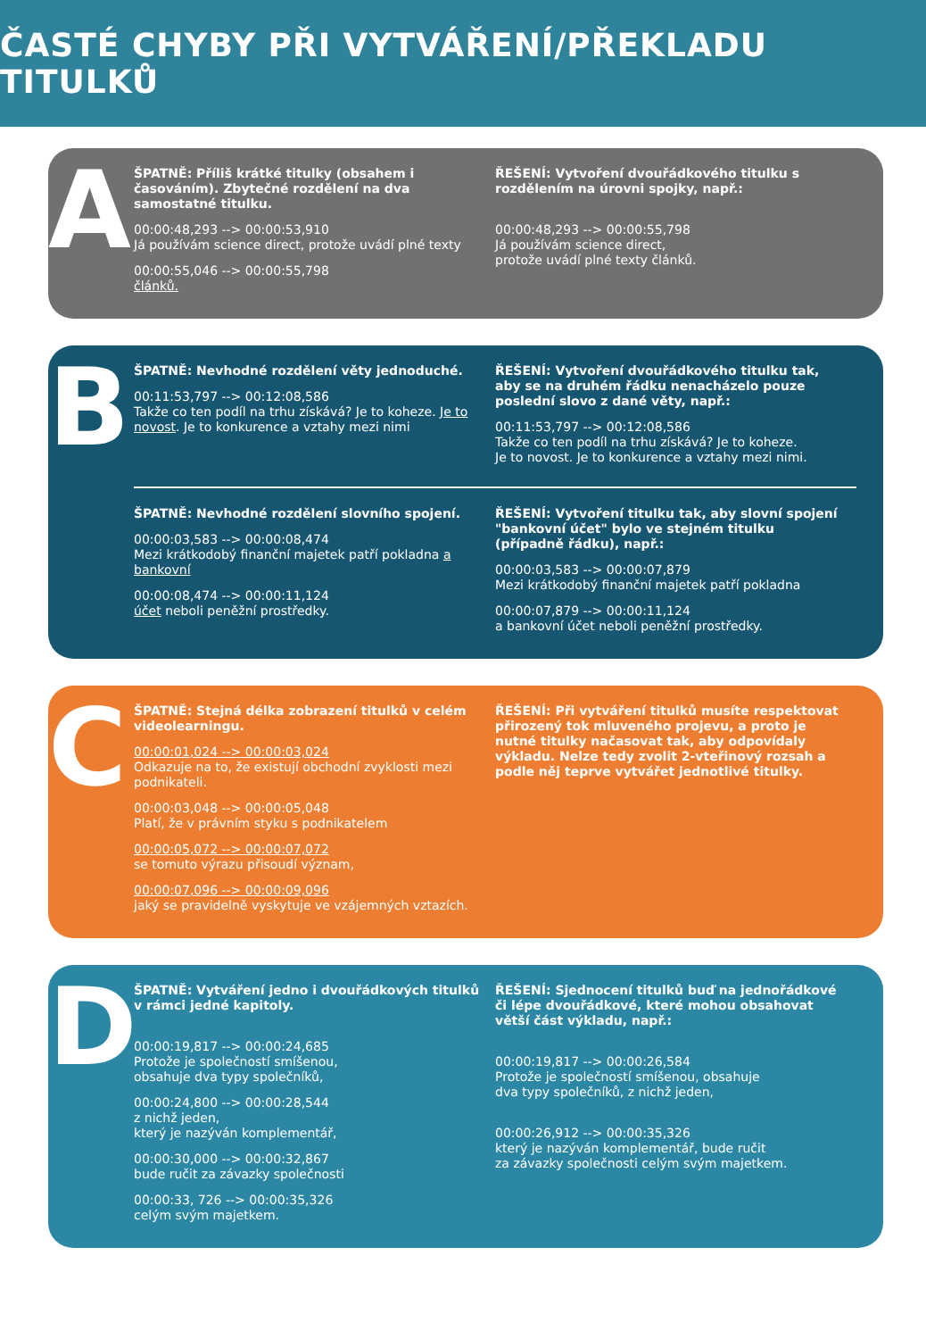ČASTÉ CHYBY PŘI VYTVÁŘENÍ/PŘEKLADU TITULKŮ
A
ŠPATNĚ: Příliš krátké titulky (obsahem i časováním). Zbytečné rozdělení na dva samostatné titulku.
00:00:48,293 --> 00:00:53,910
Já používám science direct, protože uvádí plné texty
00:00:55,046 --> 00:00:55,798
článků.
ŘEŠENÍ: Vytvoření dvouřádkového titulku s rozdělením na úrovni spojky, např.:
00:00:48,293 --> 00:00:55,798
Já používám science direct,
protože uvádí plné texty článků.
B
ŠPATNĚ: Nevhodné rozdělení věty jednoduché.
00:11:53,797 --> 00:12:08,586
Takže co ten podíl na trhu získává? Je to koheze. Je to novost. Je to konkurence a vztahy mezi nimi
ŘEŠENÍ: Vytvoření dvouřádkového titulku tak, aby se na druhém řádku nenacházelo pouze poslední slovo z dané věty, např.:
00:11:53,797 --> 00:12:08,586
Takže co ten podíl na trhu získává? Je to koheze.
Je to novost. Je to konkurence a vztahy mezi nimi.
ŠPATNĚ: Nevhodné rozdělení slovního spojení.
00:00:03,583 --> 00:00:08,474
Mezi krátkodobý finanční majetek patří pokladna a bankovní
00:00:08,474 --> 00:00:11,124
účet neboli peněžní prostředky.
ŘEŠENÍ: Vytvoření titulku tak, aby slovní spojení "bankovní účet" bylo ve stejném titulku (případně řádku), např.:
00:00:03,583 --> 00:00:07,879
Mezi krátkodobý finanční majetek patří pokladna
00:00:07,879 --> 00:00:11,124
a bankovní účet neboli peněžní prostředky.
C
ŠPATNĚ: Stejná délka zobrazení titulků v celém videolearningu.
00:00:01,024 --> 00:00:03,024
Odkazuje na to, že existují obchodní zvyklosti mezi podnikateli.
00:00:03,048 --> 00:00:05,048
Platí, že v právním styku s podnikatelem
00:00:05,072 --> 00:00:07,072
se tomuto výrazu přisoudí význam,
00:00:07,096 --> 00:00:09,096
jaký se pravidelně vyskytuje ve vzájemných vztazích.
ŘEŠENÍ: Při vytváření titulků musíte respektovat přirozený tok mluveného projevu, a proto je nutné titulky načasovat tak, aby odpovídaly výkladu. Nelze tedy zvolit 2-vteřinový rozsah a podle něj teprve vytvářet jednotlivé titulky.
D
ŠPATNĚ: Vytváření jedno i dvouřádkových titulků v rámci jedné kapitoly.
00:00:19,817 --> 00:00:24,685
Protože je společností smíšenou,
obsahuje dva typy společníků,
00:00:24,800 --> 00:00:28,544
z nichž jeden,
který je nazýván komplementář,
00:00:30,000 --> 00:00:32,867
bude ručit za závazky společnosti
00:00:33, 726 --> 00:00:35,326
celým svým majetkem.
ŘEŠENÍ: Sjednocení titulků buď na jednořádkové či lépe dvouřádkové, které mohou obsahovat větší část výkladu, např.:
00:00:19,817 --> 00:00:26,584
Protože je společností smíšenou, obsahuje
dva typy společníků, z nichž jeden,
00:00:26,912 --> 00:00:35,326
který je nazýván komplementář, bude ručit
za závazky společnosti celým svým majetkem.